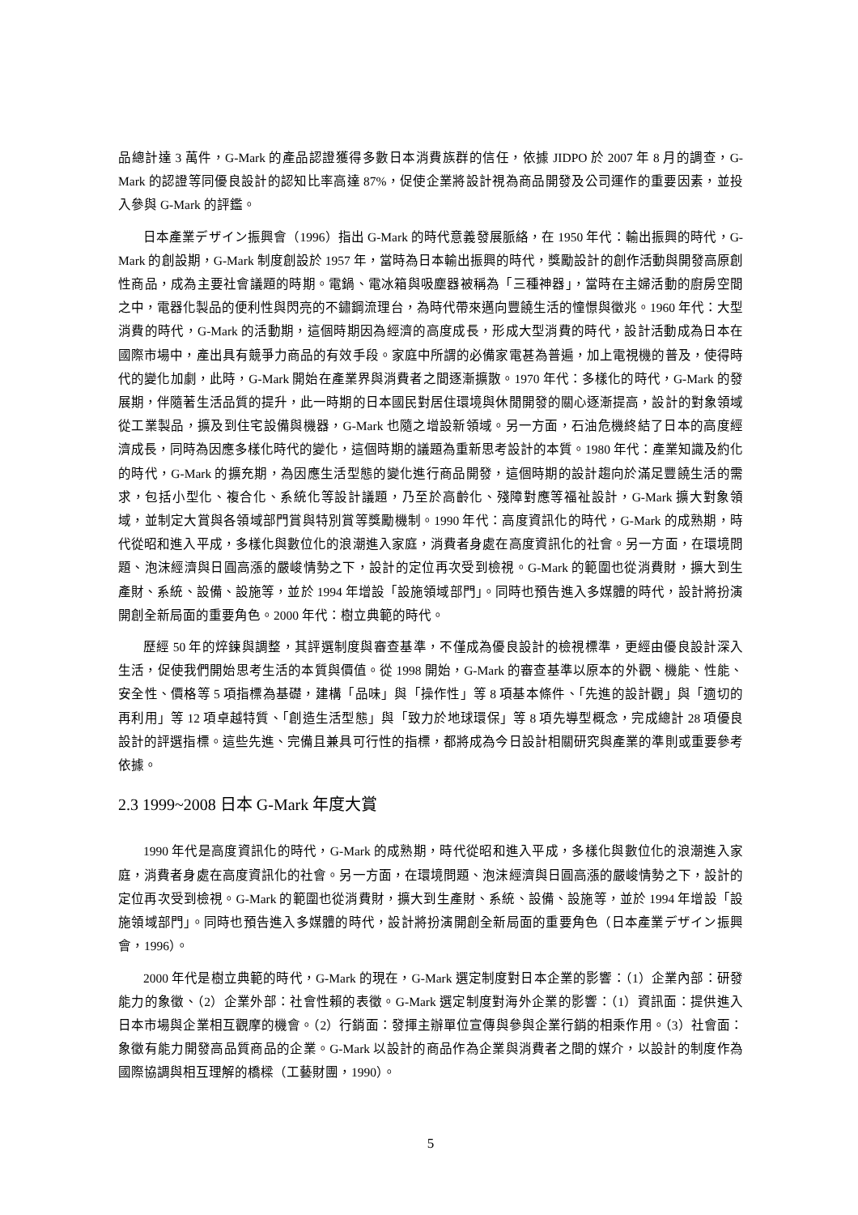品總計達 3 萬件，G-Mark 的產品認證獲得多數日本消費族群的信任，依據 JIDPO 於 2007 年 8 月的調查，G-Mark 的認證等同優良設計的認知比率高達 87%，促使企業將設計視為商品開發及公司運作的重要因素，並投入參與 G-Mark 的評鑑。
日本產業デザイン振興會（1996）指出 G-Mark 的時代意義發展脈絡，在 1950 年代：輸出振興的時代，G-Mark 的創設期，G-Mark 制度創設於 1957 年，當時為日本輸出振興的時代，獎勵設計的創作活動與開發高原創性商品，成為主要社會議題的時期。電鍋、電冰箱與吸塵器被稱為「三種神器」，當時在主婦活動的廚房空間之中，電器化製品的便利性與閃亮的不鏽鋼流理台，為時代帶來邁向豐饒生活的憧憬與徵兆。1960 年代：大型消費的時代，G-Mark 的活動期，這個時期因為經濟的高度成長，形成大型消費的時代，設計活動成為日本在國際市場中，產出具有競爭力商品的有效手段。家庭中所謂的必備家電甚為普遍，加上電視機的普及，使得時代的變化加劇，此時，G-Mark 開始在產業界與消費者之間逐漸擴散。1970 年代：多樣化的時代，G-Mark 的發展期，伴隨著生活品質的提升，此一時期的日本國民對居住環境與休閒開發的關心逐漸提高，設計的對象領域從工業製品，擴及到住宅設備與機器，G-Mark 也隨之增設新領域。另一方面，石油危機終結了日本的高度經濟成長，同時為因應多樣化時代的變化，這個時期的議題為重新思考設計的本質。1980 年代：產業知識及約化的時代，G-Mark 的擴充期，為因應生活型態的變化進行商品開發，這個時期的設計趨向於滿足豐饒生活的需求，包括小型化、複合化、系統化等設計議題，乃至於高齡化、殘障對應等福祉設計，G-Mark 擴大對象領域，並制定大賞與各領域部門賞與特別賞等獎勵機制。1990 年代：高度資訊化的時代，G-Mark 的成熟期，時代從昭和進入平成，多樣化與數位化的浪潮進入家庭，消費者身處在高度資訊化的社會。另一方面，在環境問題、泡沫經濟與日圓高漲的嚴峻情勢之下，設計的定位再次受到檢視。G-Mark 的範圍也從消費財，擴大到生產財、系統、設備、設施等，並於 1994 年增設「設施領域部門」。同時也預告進入多媒體的時代，設計將扮演開創全新局面的重要角色。2000 年代：樹立典範的時代。
歷經 50 年的焠鍊與調整，其評選制度與審查基準，不僅成為優良設計的檢視標準，更經由優良設計深入生活，促使我們開始思考生活的本質與價值。從 1998 開始，G-Mark 的審查基準以原本的外觀、機能、性能、安全性、價格等 5 項指標為基礎，建構「品味」與「操作性」等 8 項基本條件、「先進的設計觀」與「適切的再利用」等 12 項卓越特質、「創造生活型態」與「致力於地球環保」等 8 項先導型概念，完成總計 28 項優良設計的評選指標。這些先進、完備且兼具可行性的指標，都將成為今日設計相關研究與產業的準則或重要參考依據。
2.3 1999~2008 日本 G-Mark 年度大賞
1990 年代是高度資訊化的時代，G-Mark 的成熟期，時代從昭和進入平成，多樣化與數位化的浪潮進入家庭，消費者身處在高度資訊化的社會。另一方面，在環境問題、泡沫經濟與日圓高漲的嚴峻情勢之下，設計的定位再次受到檢視。G-Mark 的範圍也從消費財，擴大到生產財、系統、設備、設施等，並於 1994 年增設「設施領域部門」。同時也預告進入多媒體的時代，設計將扮演開創全新局面的重要角色（日本產業デザイン振興會，1996）。
2000 年代是樹立典範的時代，G-Mark 的現在，G-Mark 選定制度對日本企業的影響：（1）企業內部：研發能力的象徵、（2）企業外部：社會性賴的表徵。G-Mark 選定制度對海外企業的影響：（1）資訊面：提供進入日本市場與企業相互觀摩的機會。（2）行銷面：發揮主辦單位宣傳與參與企業行銷的相乘作用。（3）社會面：象徵有能力開發高品質商品的企業。G-Mark 以設計的商品作為企業與消費者之間的媒介，以設計的制度作為國際協調與相互理解的橋樑（工藝財團，1990）。
5